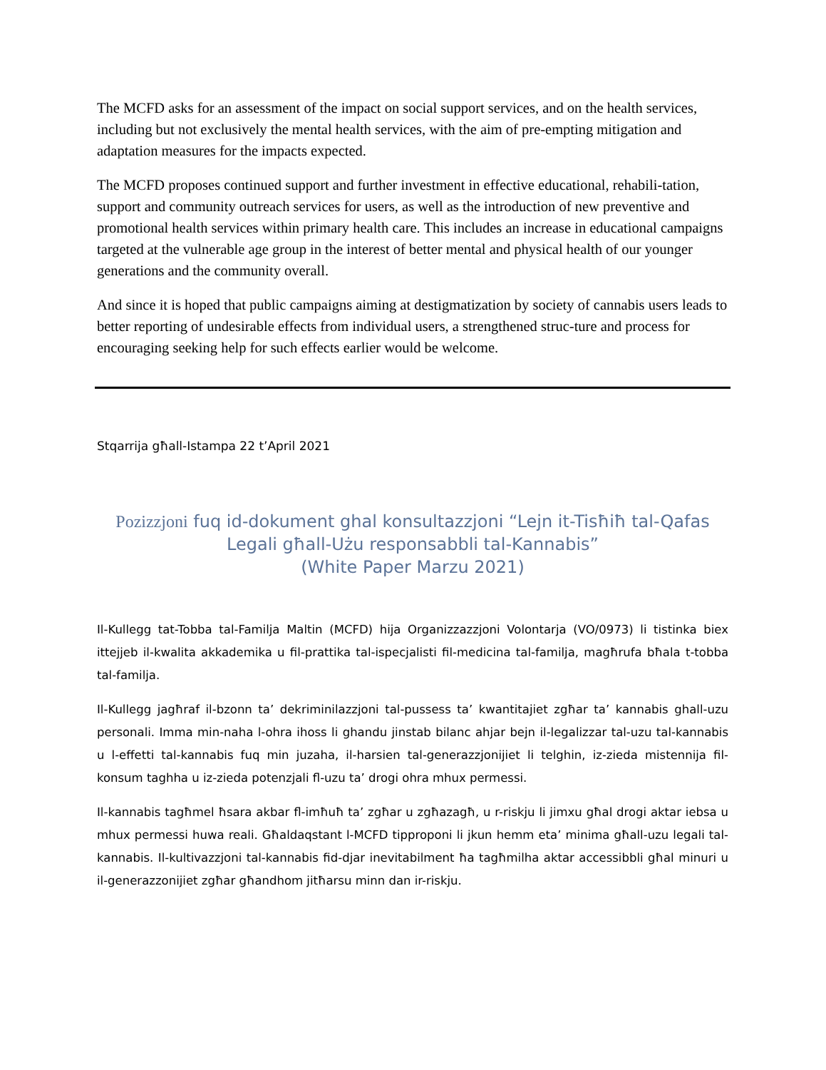The MCFD asks for an assessment of the impact on social support services, and on the health services, including but not exclusively the mental health services, with the aim of pre-empting mitigation and adaptation measures for the impacts expected.
The MCFD proposes continued support and further investment in effective educational, rehabili-tation, support and community outreach services for users, as well as the introduction of new preventive and promotional health services within primary health care. This includes an increase in educational campaigns targeted at the vulnerable age group in the interest of better mental and physical health of our younger generations and the community overall.
And since it is hoped that public campaigns aiming at destigmatization by society of cannabis users leads to better reporting of undesirable effects from individual users, a strengthened struc-ture and process for encouraging seeking help for such effects earlier would be welcome.
Stqarrija għall-Istampa 22 t’April 2021
Pozizzjoni fuq id-dokument ghal konsultazzjoni “Lejn it-Tisħiħ tal-Qafas Legali għall-Użu responsabbli tal-Kannabis”
(White Paper Marzu 2021)
Il-Kullegg tat-Tobba tal-Familja Maltin (MCFD) hija Organizzazzjoni Volontarja (VO/0973) li tistinka biex ittejjeb il-kwalita akkademika u fil-prattika tal-ispecjalisti fil-medicina tal-familja, magħrufa bħala t-tobba tal-familja.
Il-Kullegg jagħraf il-bzonn ta’ dekriminilazzjoni tal-pussess ta’ kwantitajiet zgħar ta’ kannabis ghall-uzu personali. Imma min-naha l-ohra ihoss li ghandu jinstab bilanc ahjar bejn il-legalizzar tal-uzu tal-kannabis u l-effetti tal-kannabis fuq min juzaha, il-harsien tal-generazzjonijiet li telghin, iz-zieda mistennija fil-konsum taghha u iz-zieda potenzjali fl-uzu ta’ drogi ohra mhux permessi.
Il-kannabis tagħmel ħsara akbar fl-imħuħ ta’ zgħar u zgħazagħ, u r-riskju li jimxu għal drogi aktar iebsa u mhux permessi huwa reali. Għaldaqstant l-MCFD tipproponi li jkun hemm eta’ minima għall-uzu legali tal-kannabis. Il-kultivazzjoni tal-kannabis fid-djar inevitabilment ħa tagħmilha aktar accessibbli għal minuri u il-generazzonijiet zgħar għandhom jitħarsu minn dan ir-riskju.